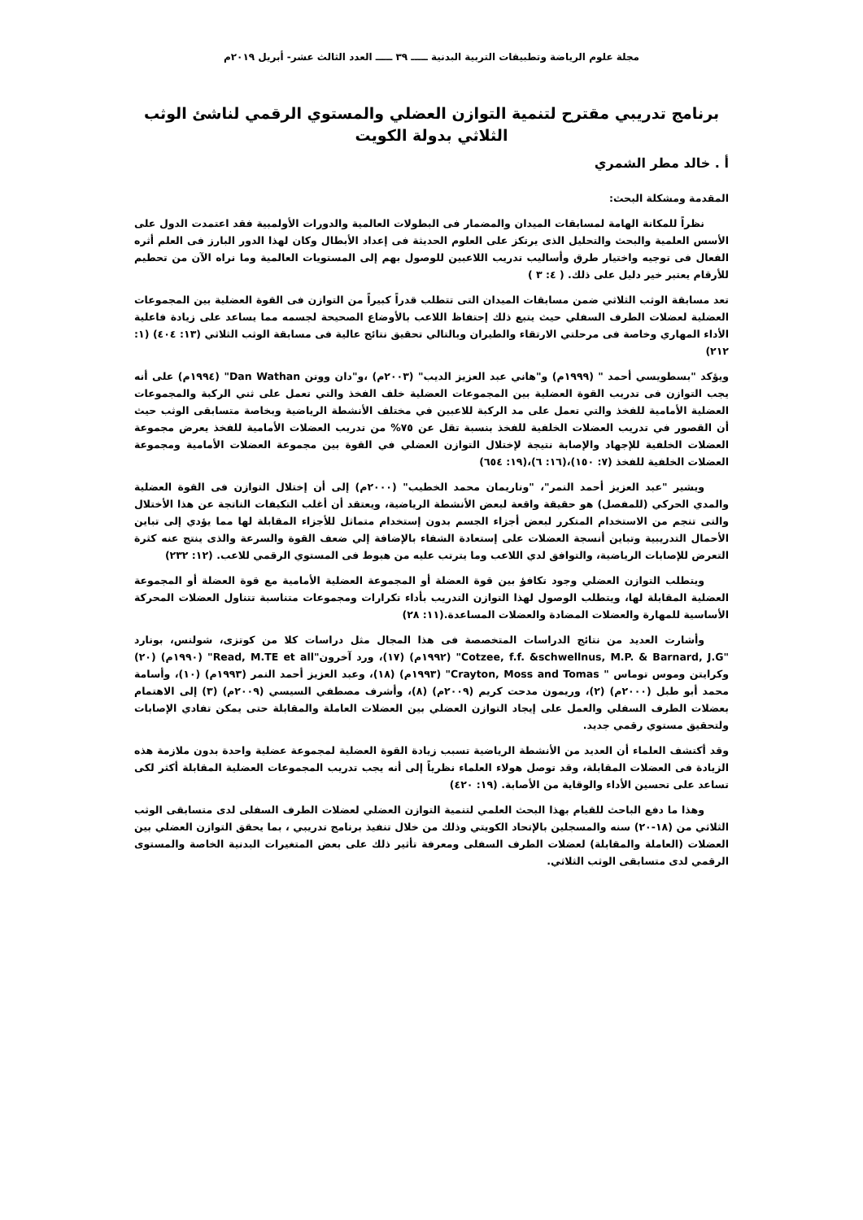مجلة علوم الرياضة وتطبيقات التربية البدنية ـــــ ٣٩ ـــــ العدد الثالث عشر- أبريل ٢٠١٩م
برنامج تدريبي مقترح لتنمية التوازن العضلي والمستوي الرقمي لناشئ الوثب الثلاثي بدولة الكويت
أ . خالد مطر الشمري
المقدمة ومشكلة البحث:
نظراً للمكانة الهامة لمسابقات الميدان والمضمار فى البطولات العالمية والدورات الأولمبية فقد اعتمدت الدول على الأسس العلمية والبحث والتحليل الذى يرتكز على العلوم الحديثة فى إعداد الأبطال وكان لهذا الدور البارز فى العلم أثره الفعال فى توجيه واختيار طرق وأساليب تدريب اللاعبين للوصول بهم إلى المستويات العالمية وما نراه الآن من تحطيم للأرقام يعتبر خير دليل على ذلك. ( ٤: ٣ )
تعد مسابقة الوثب الثلاثي ضمن مسابقات الميدان التى تتطلب قدراً كبيراً من التوازن فى القوة العضلية بين المجموعات العضلية لعضلات الطرف السفلي حيث يتبع ذلك إحتفاظ اللاعب بالأوضاع الصحيحة لجسمه مما يساعد على زيادة فاعلية الأداء المهاري وخاصة فى مرحلتي الارتقاء والطيران وبالتالي تحقيق نتائج عالية فى مسابقة الوثب الثلاثي (١٣: ٤٠٤) (١: ٢١٢)
ويؤكد "بسطويسي أحمد " (١٩٩٩م) و"هاني عبد العزيز الديب" (٢٠٠٣م) ،و"دان ووتن Dan Wathan" (١٩٩٤م) على أنه يجب التوازن فى تدريب القوة العضلية بين المجموعات العضلية خلف الفخذ والتي تعمل على ثني الركبة والمجموعات العضلية الأمامية للفخذ والتي تعمل على مد الركبة للاعبين في مختلف الأنشطة الرياضية وبخاصة متسابقى الوثب حيث أن القصور في تدريب العضلات الخلفية للفخذ بنسبة تقل عن ٧٥% من تدريب العضلات الأمامية للفخذ يعرض مجموعة العضلات الخلفية للإجهاد والإصابة نتيجة لإختلال التوازن العضلي في القوة بين مجموعة العضلات الأمامية ومجموعة العضلات الخلفية للفخذ (٧: ١٥٠)،(١٦: ٦)،(١٩: ٦٥٤)
ويشير "عبد العزيز أحمد النمر"، "وناريمان محمد الخطيب" (٢٠٠٠م) إلى أن إختلال التوازن فى القوة العضلية والمدي الحركي (للمفصل) هو حقيقة واقعة لبعض الأنشطة الرياضية، ويعتقد أن أغلب التكيفات الناتجة عن هذا الأختلال والتى تنجم من الاستخدام المتكرر لبعض أجزاء الجسم بدون إستخدام متماثل للأجزاء المقابلة لها مما يؤدي إلى تباين الأحمال التدريبية وتباين أنسجة العضلات على إستعادة الشفاء بالإضافة إلي ضعف القوة والسرعة والذى ينتج عنه كثرة التعرض للإصابات الرياضية، والتوافق لدي اللاعب وما يترتب عليه من هبوط فى المستوي الرقمي للاعب. (١٢: ٢٣٢)
ويتطلب التوازن العضلي وجود تكافؤ بين قوة العضلة أو المجموعة العضلية الأمامية مع قوة العضلة أو المجموعة العضلية المقابلة لها، ويتطلب الوصول لهذا التوازن التدريب بأداء تكرارات ومجموعات متناسبة تتناول العضلات المحركة الأساسية للمهارة والعضلات المضادة والعضلات المساعدة.(١١: ٢٨)
وأشارت العديد من نتائج الدراسات المتخصصة فى هذا المجال مثل دراسات كلا من كوتزى، شولنس، بونارد "Cotzee, f.f. &schwellnus, M.P. & Barnard, J.G" (١٩٩٢م) (١٧)، ورد آخرون"Read, M.TE et all" (١٩٩٠م) (٢٠) وكرايتن وموس توماس " Crayton, Moss and Tomas" (١٩٩٣م) (١٨)، وعبد العزيز أحمد النمر (١٩٩٣م) (١٠)، وأسامة محمد أبو طبل (٢٠٠٠م) (٢)، وريمون مدحت كريم (٢٠٠٩م) (٨)، وأشرف مصطفي السيسي (٢٠٠٩م) (٣) إلى الاهتمام بعضلات الطرف السفلي والعمل على إيجاد التوازن العضلي بين العضلات العاملة والمقابلة حتى يمكن تفادي الإصابات ولتحقيق مستوي رقمي جديد.
وقد أكتشف العلماء أن العديد من الأنشطة الرياضية تسبب زيادة القوة العضلية لمجموعة عضلية واحدة بدون ملازمة هذه الزيادة فى العضلات المقابلة، وقد توصل هولاء العلماء نظرياً إلى أنه يجب تدريب المجموعات العضلية المقابلة أكثر لكى تساعد على تحسين الأداء والوقاية من الأصابة. (١٩: ٤٢٠)
وهذا ما دفع الباحث للقيام بهذا البحث العلمي لتنمية التوازن العضلي لعضلات الطرف السفلى لدى متسابقى الوثب الثلاثي من (١٨-٢٠) سنه والمسجلين بالإتحاد الكويتي وذلك من خلال تنفيذ برنامج تدريبي ، بما يحقق التوازن العضلي بين العضلات (العاملة والمقابلة) لعضلات الطرف السفلى ومعرفة تأثير ذلك على بعض المتغيرات البدنية الخاصة والمستوى الرقمي لدى متسابقى الوثب الثلاثي.